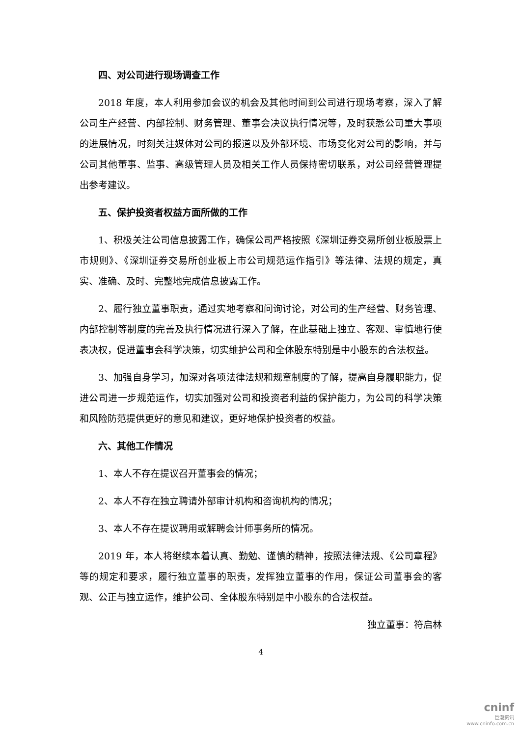四、对公司进行现场调查工作
2018 年度，本人利用参加会议的机会及其他时间到公司进行现场考察，深入了解公司生产经营、内部控制、财务管理、董事会决议执行情况等，及时获悉公司重大事项的进展情况，时刻关注媒体对公司的报道以及外部环境、市场变化对公司的影响，并与公司其他董事、监事、高级管理人员及相关工作人员保持密切联系，对公司经营管理提出参考建议。
五、保护投资者权益方面所做的工作
1、积极关注公司信息披露工作，确保公司严格按照《深圳证券交易所创业板股票上市规则》、《深圳证券交易所创业板上市公司规范运作指引》等法律、法规的规定，真实、准确、及时、完整地完成信息披露工作。
2、履行独立董事职责，通过实地考察和问询讨论，对公司的生产经营、财务管理、内部控制等制度的完善及执行情况进行深入了解，在此基础上独立、客观、审慎地行使表决权，促进董事会科学决策，切实维护公司和全体股东特别是中小股东的合法权益。
3、加强自身学习，加深对各项法律法规和规章制度的了解，提高自身履职能力，促进公司进一步规范运作，切实加强对公司和投资者利益的保护能力，为公司的科学决策和风险防范提供更好的意见和建议，更好地保护投资者的权益。
六、其他工作情况
1、本人不存在提议召开董事会的情况；
2、本人不存在独立聘请外部审计机构和咨询机构的情况；
3、本人不存在提议聘用或解聘会计师事务所的情况。
2019 年，本人将继续本着认真、勤勉、谨慎的精神，按照法律法规、《公司章程》等的规定和要求，履行独立董事的职责，发挥独立董事的作用，保证公司董事会的客观、公正与独立运作，维护公司、全体股东特别是中小股东的合法权益。
独立董事：符启林
4
cninf
巨潮资讯
www.cninfo.com.cn